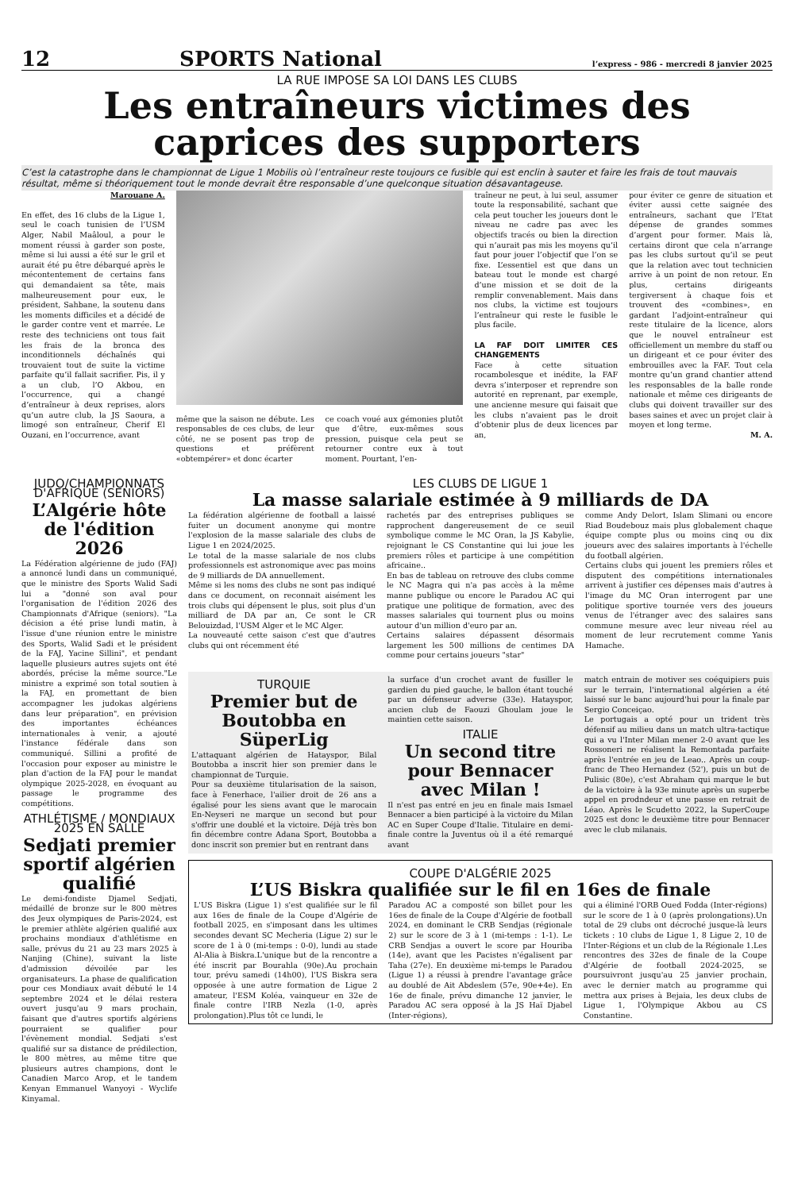12 SPORTS National l’express - 986 - mercredi 8 janvier 2025
LA RUE IMPOSE SA LOI DANS LES CLUBS
Les entraîneurs victimes des caprices des supporters
C’est la catastrophe dans le championnat de Ligue 1 Mobilis où l’entraîneur reste toujours ce fusible qui est enclin à sauter et faire les frais de tout mauvais résultat, même si théoriquement tout le monde devrait être responsable d’une quelconque situation désavantageuse.
Marouane A.
En effet, des 16 clubs de la Ligue 1, seul le coach tunisien de l’USM Alger, Nabil Maâloul, a pour le moment réussi à garder son poste, même si lui aussi a été sur le gril et aurait été pu être débarqué après le mécontentement de certains fans qui demandaient sa tête, mais malheureusement pour eux, le président, Sahbane, la soutenu dans les moments difficiles et a décidé de le garder contre vent et marrée. Le reste des techniciens ont tous fait les frais de la bronca des inconditionnels déchaînés qui trouvaient tout de suite la victime parfaite qu’il fallait sacrifier. Pis, il y a un club, l’O Akbou, en l’occurrence, qui a changé d’entraîneur à deux reprises, alors qu’un autre club, la JS Saoura, a limogé son entraîneur, Cherif El Ouzani, en l’occurrence, avant
même que la saison ne débute. Les responsables de ces clubs, de leur côté, ne se posent pas trop de questions et préfèrent «obtempérer» et donc écarter
ce coach voué aux gémonies plutôt que d’être, eux-mêmes sous pression, puisque cela peut se retourner contre eux à tout moment. Pourtant, l’en-
traîneur ne peut, à lui seul, assumer toute la responsabilité, sachant que cela peut toucher les joueurs dont le niveau ne cadre pas avec les objectifs tracés ou bien la direction qui n’aurait pas mis les moyens qu’il faut pour jouer l’objectif que l’on se fixe. L’essentiel est que dans un bateau tout le monde est chargé d’une mission et se doit de la remplir convenablement. Mais dans nos clubs, la victime est toujours l’entraîneur qui reste le fusible le plus facile.
LA FAF DOIT LIMITER CES CHANGEMENTS
Face à cette situation rocambolesque et inédite, la FAF devra s’interposer et reprendre son autorité en reprenant, par exemple, une ancienne mesure qui faisait que les clubs n’avaient pas le droit d’obtenir plus de deux licences par an,
pour éviter ce genre de situation et éviter aussi cette saignée des entraîneurs, sachant que l’Etat dépense de grandes sommes d’argent pour former. Mais là, certains diront que cela n’arrange pas les clubs surtout qu’il se peut que la relation avec tout technicien arrive à un point de non retour. En plus, certains dirigeants tergiversent à chaque fois et trouvent des «combines», en gardant l’adjoint-entraîneur qui reste titulaire de la licence, alors que le nouvel entraîneur est officiellement un membre du staff ou un dirigeant et ce pour éviter des embrouilles avec la FAF. Tout cela montre qu’un grand chantier attend les responsables de la balle ronde nationale et même ces dirigeants de clubs qui doivent travailler sur des bases saines et avec un projet clair à moyen et long terme.
M. A.
JUDO/CHAMPIONNATS D'AFRIQUE (SENIORS)
L’Algérie hôte de l'édition 2026
La Fédération algérienne de judo (FAJ) a annoncé lundi dans un communiqué, que le ministre des Sports Walid Sadi lui a "donné son aval pour l'organisation de l'édition 2026 des Championnats d'Afrique (seniors). "La décision a été prise lundi matin, à l'issue d'une réunion entre le ministre des Sports, Walid Sadi et le président de la FAJ, Yacine Sillini", et pendant laquelle plusieurs autres sujets ont été abordés, précise la même source."Le ministre a exprimé son total soutien à la FAJ, en promettant de bien accompagner les judokas algériens dans leur préparation", en prévision des importantes échéances internationales à venir, a ajouté l'instance fédérale dans son communiqué. Sillini a profité de l'occasion pour exposer au ministre le plan d'action de la FAJ pour le mandat olympique 2025-2028, en évoquant au passage le programme des compétitions.
ATHLÉTISME / MONDIAUX 2025 EN SALLE
Sedjati premier sportif algérien qualifié
Le demi-fondiste Djamel Sedjati, médaillé de bronze sur le 800 mètres des Jeux olympiques de Paris-2024, est le premier athlète algérien qualifié aux prochains mondiaux d'athlétisme en salle, prévus du 21 au 23 mars 2025 à Nanjing (Chine), suivant la liste d'admission dévoilée par les organisateurs. La phase de qualification pour ces Mondiaux avait débuté le 14 septembre 2024 et le délai restera ouvert jusqu'au 9 mars prochain, faisant que d'autres sportifs algériens pourraient se qualifier pour l'évènement mondial. Sedjati s'est qualifié sur sa distance de prédilection, le 800 mètres, au même titre que plusieurs autres champions, dont le Canadien Marco Arop, et le tandem Kenyan Emmanuel Wanyoyi - Wyclife Kinyamal.
LES CLUBS DE LIGUE 1
La masse salariale estimée à 9 milliards de DA
La fédération algérienne de football a laissé fuiter un document anonyme qui montre l'explosion de la masse salariale des clubs de Ligue 1 en 2024/2025.
Le total de la masse salariale de nos clubs professionnels est astronomique avec pas moins de 9 milliards de DA annuellement.
Même si les noms des clubs ne sont pas indiqué dans ce document, on reconnait aisément les trois clubs qui dépensent le plus, soit plus d'un milliard de DA par an, Ce sont le CR Belouizdad, l'USM Alger et le MC Alger.
La nouveauté cette saison c'est que d'autres clubs qui ont récemment été
rachetés par des entreprises publiques se rapprochent dangereusement de ce seuil symbolique comme le MC Oran, la JS Kabylie, rejoignant le CS Constantine qui lui joue les premiers rôles et participe à une compétition africaine..
En bas de tableau on retrouve des clubs comme le NC Magra qui n'a pas accès à la même manne publique ou encore le Paradou AC qui pratique une politique de formation, avec des masses salariales qui tournent plus ou moins autour d'un million d'euro par an.
Certains salaires dépassent désormais largement les 500 millions de centimes DA comme pour certains joueurs "star"
comme Andy Delort, Islam Slimani ou encore Riad Boudebouz mais plus globalement chaque équipe compte plus ou moins cinq ou dix joueurs avec des salaires importants à l'échelle du football algérien.
Certains clubs qui jouent les premiers rôles et disputent des compétitions internationales arrivent à justifier ces dépenses mais d'autres à l'image du MC Oran interrogent par une politique sportive tournée vers des joueurs venus de l'étranger avec des salaires sans commune mesure avec leur niveau réel au moment de leur recrutement comme Yanis Hamache.
TURQUIE
Premier but de Boutobba en SüperLig
L'attaquant algérien de Hatayspor, Bilal Boutobba a inscrit hier son premier dans le championnat de Turquie.
Pour sa deuxième titularisation de la saison, face à Fenerhace, l'ailier droit de 26 ans a égalisé pour les siens avant que le marocain En-Neyseri ne marque un second but pour s'offrir une doublé et la victoire. Déjà très bon fin décembre contre Adana Sport, Boutobba a donc inscrit son premier but en rentrant dans
la surface d'un crochet avant de fusiller le gardien du pied gauche, le ballon étant touché par un défenseur adverse (33e). Hatayspor, ancien club de Faouzi Ghoulam joue le maintien cette saison.
ITALIE
Un second titre pour Bennacer avec Milan !
Il n'est pas entré en jeu en finale mais Ismael Bennacer a bien participé à la victoire du Milan AC en Super Coupe d'Italie. Titulaire en demi-finale contre la Juventus où il a été remarqué avant
match entrain de motiver ses coéquipiers puis sur le terrain, l'international algérien a été laissé sur le banc aujourd'hui pour la finale par Sergio Conceiçao.
Le portugais a opté pour un trident très défensif au milieu dans un match ultra-tactique qui a vu l'Inter Milan mener 2-0 avant que les Rossoneri ne réalisent la Remontada parfaite après l'entrée en jeu de Leao.. Après un coup-franc de Theo Hernandez (52'), puis un but de Pulisic (80e), c'est Abraham qui marque le but de la victoire à la 93e minute après un superbe appel en prodndeur et une passe en retrait de Léao. Après le Scudetto 2022, la SuperCoupe 2025 est donc le deuxième titre pour Bennacer avec le club milanais.
COUPE D'ALGÉRIE 2025
L’US Biskra qualifiée sur le fil en 16es de finale
L'US Biskra (Ligue 1) s'est qualifiée sur le fil aux 16es de finale de la Coupe d'Algérie de football 2025, en s'imposant dans les ultimes secondes devant SC Mecheria (Ligue 2) sur le score de 1 à 0 (mi-temps : 0-0), lundi au stade Al-Alia à Biskra.L'unique but de la rencontre a été inscrit par Bourahla (90e).Au prochain tour, prévu samedi (14h00), l'US Biskra sera opposée à une autre formation de Ligue 2 amateur, l'ESM Koléa, vainqueur en 32e de finale contre l'IRB Nezla (1-0, après prolongation).Plus tôt ce lundi, le
Paradou AC a composté son billet pour les 16es de finale de la Coupe d'Algérie de football 2024, en dominant le CRB Sendjas (régionale 2) sur le score de 3 à 1 (mi-temps : 1-1). Le CRB Sendjas a ouvert le score par Houriba (14e), avant que les Pacistes n'égalisent par Taha (27e). En deuxième mi-temps le Paradou (Ligue 1) a réussi à prendre l'avantage grâce au doublé de Ait Abdeslem (57e, 90e+4e). En 16e de finale, prévu dimanche 12 janvier, le Paradou AC sera opposé à la JS Haï Djabel (Inter-régions),
qui a éliminé l'ORB Oued Fodda (Inter-régions) sur le score de 1 à 0 (après prolongations).Un total de 29 clubs ont décroché jusque-là leurs tickets : 10 clubs de Ligue 1, 8 Ligue 2, 10 de l'Inter-Régions et un club de la Régionale 1.Les rencontres des 32es de finale de la Coupe d'Algérie de football 2024-2025, se poursuivront jusqu'au 25 janvier prochain, avec le dernier match au programme qui mettra aux prises à Bejaia, les deux clubs de Ligue 1, l'Olympique Akbou au CS Constantine.